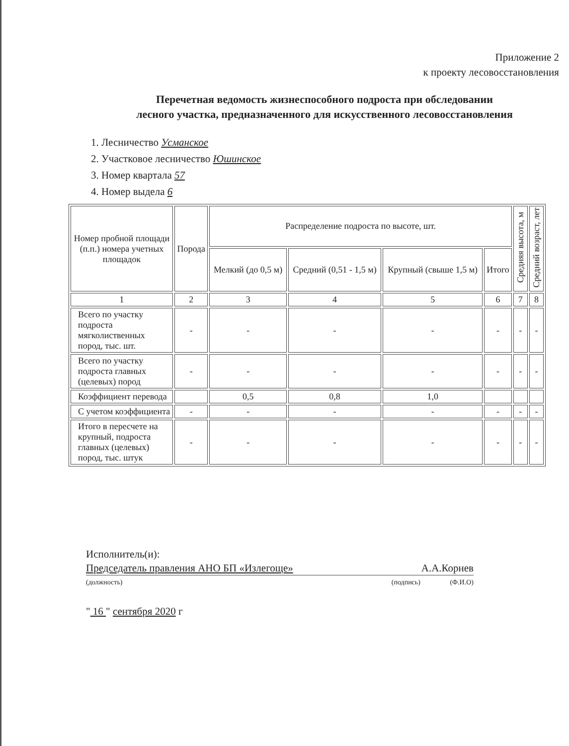Приложение 2
к проекту лесовосстановления
Перечетная ведомость жизнеспособного подроста при обследовании
лесного участка, предназначенного для искусственного лесовосстановления
1. Лесничество Усманское
2. Участковое лесничество Юшинское
3. Номер квартала 57
4. Номер выдела 6
| Номер пробной площади (п.п.) номера учетных площадок | Порода | Распределение подроста по высоте, шт. | | | | Средняя высота, м | Средний возраст, лет |
| --- | --- | --- | --- | --- | --- | --- | --- |
| | | Мелкий (до 0,5 м) | Средний (0,51 - 1,5 м) | Крупный (свыше 1,5 м) | Итого | | |
| 1 | 2 | 3 | 4 | 5 | 6 | 7 | 8 |
| Всего по участку подроста мягколиственных пород, тыс. шт. | - | - | - | - | - | - | - |
| Всего по участку подроста главных (целевых) пород | - | - | - | - | - | - | - |
| Коэффициент перевода | | 0,5 | 0,8 | 1,0 | | | |
| С учетом коэффициента | - | - | - | - | - | - | - |
| Итого в пересчете на крупный, подроста главных (целевых) пород, тыс. штук | - | - | - | - | - | - | - |
Исполнитель(и):
Председатель правления АНО БП «Излегоще» А.А.Корнев
(должность) (подпись) (Ф.И.О)
" 16 " сентября 2020 г